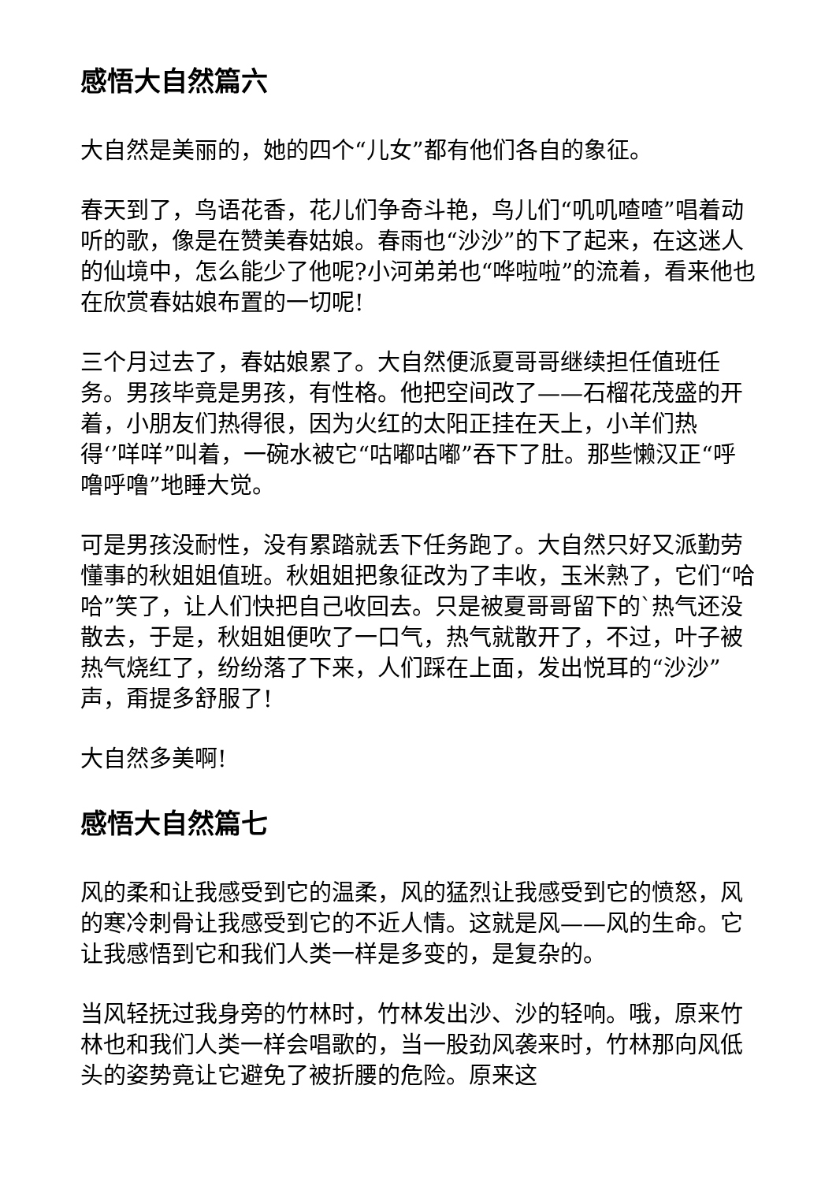感悟大自然篇六
大自然是美丽的，她的四个“儿女”都有他们各自的象征。
春天到了，鸟语花香，花儿们争奇斗艳，鸟儿们“叽叽喳喳”唱着动听的歌，像是在赞美春姑娘。春雨也“沙沙”的下了起来，在这迷人的仙境中，怎么能少了他呢?小河弟弟也“哗啦啦”的流着，看来他也在欣赏春姑娘布置的一切呢!
三个月过去了，春姑娘累了。大自然便派夏哥哥继续担任值班任务。男孩毕竟是男孩，有性格。他把空间改了——石榴花茂盛的开着，小朋友们热得很，因为火红的太阳正挂在天上，小羊们热得‘’咩咩”叫着，一碗水被它“咕嘟咕嘟”吞下了肚。那些懒汉正“呼噜呼噜”地睡大觉。
可是男孩没耐性，没有累踏就丢下任务跑了。大自然只好又派勤劳懂事的秋姐姐值班。秋姐姐把象征改为了丰收，玉米熟了，它们“哈哈”笑了，让人们快把自己收回去。只是被夏哥哥留下的`热气还没散去，于是，秋姐姐便吹了一口气，热气就散开了，不过，叶子被热气烧红了，纷纷落了下来，人们踩在上面，发出悦耳的“沙沙”声，甭提多舒服了!
大自然多美啊!
感悟大自然篇七
风的柔和让我感受到它的温柔，风的猛烈让我感受到它的愤怒，风的寒冷刺骨让我感受到它的不近人情。这就是风——风的生命。它让我感悟到它和我们人类一样是多变的，是复杂的。
当风轻抚过我身旁的竹林时，竹林发出沙、沙的轻响。哦，原来竹林也和我们人类一样会唱歌的，当一股劲风袭来时，竹林那向风低头的姿势竟让它避免了被折腰的危险。原来这